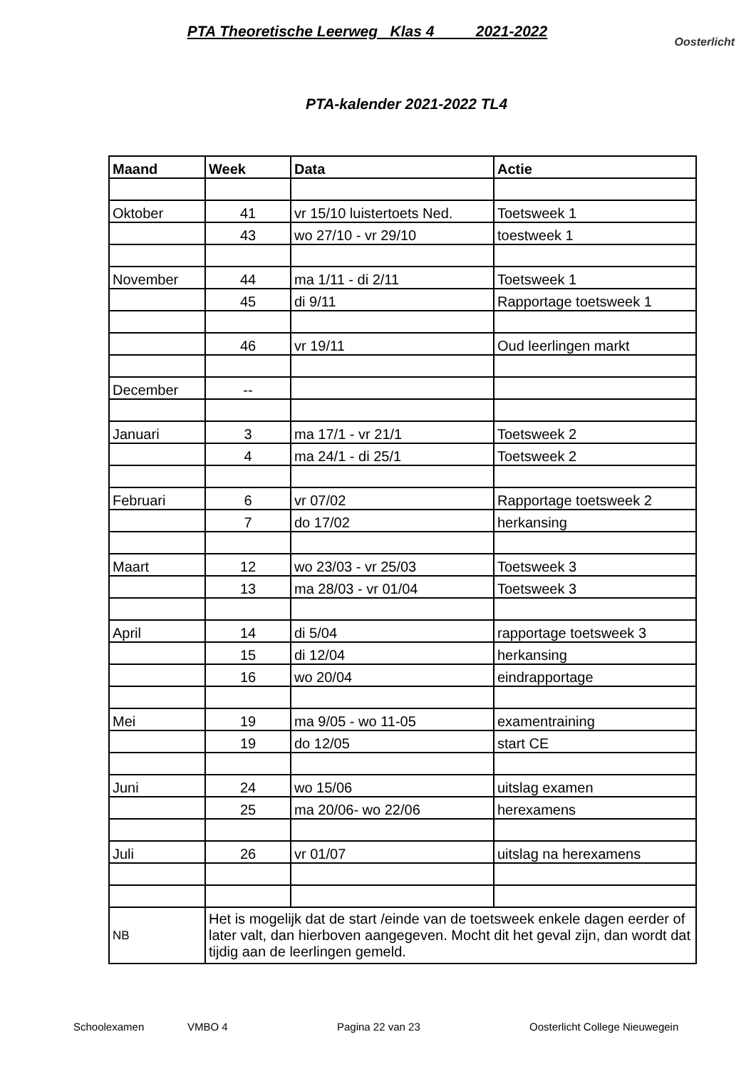PTA Theoretische Leerweg Klas 4 2021-2022
Oosterlicht
PTA-kalender 2021-2022 TL4
| Maand | Week | Data | Actie |
| --- | --- | --- | --- |
| Oktober | 41 | vr 15/10 luistertoets Ned. | Toetsweek 1 |
| | 43 | wo 27/10 - vr 29/10 | toestweek 1 |
| November | 44 | ma 1/11 - di 2/11 | Toetsweek 1 |
| | 45 | di 9/11 | Rapportage toetsweek 1 |
| | 46 | vr 19/11 | Oud leerlingen markt |
| December | -- | | |
| Januari | 3 | ma 17/1 - vr 21/1 | Toetsweek 2 |
| | 4 | ma 24/1 - di 25/1 | Toetsweek 2 |
| Februari | 6 | vr 07/02 | Rapportage toetsweek 2 |
| | 7 | do 17/02 | herkansing |
| Maart | 12 | wo 23/03 - vr 25/03 | Toetsweek 3 |
| | 13 | ma 28/03 - vr 01/04 | Toetsweek 3 |
| April | 14 | di 5/04 | rapportage toetsweek 3 |
| | 15 | di 12/04 | herkansing |
| | 16 | wo 20/04 | eindrapportage |
| Mei | 19 | ma 9/05 - wo 11-05 | examentraining |
| | 19 | do 12/05 | start CE |
| Juni | 24 | wo 15/06 | uitslag examen |
| | 25 | ma 20/06- wo 22/06 | herexamens |
| Juli | 26 | vr 01/07 | uitslag na herexamens |
| NB | Het is mogelijk dat de start /einde van de toetsweek enkele dagen eerder of later valt, dan hierboven aangegeven. Mocht dit het geval zijn, dan wordt dat tijdig aan de leerlingen gemeld. | | |
Schoolexamen VMBO 4 Pagina 22 van 23 Oosterlicht College Nieuwegein